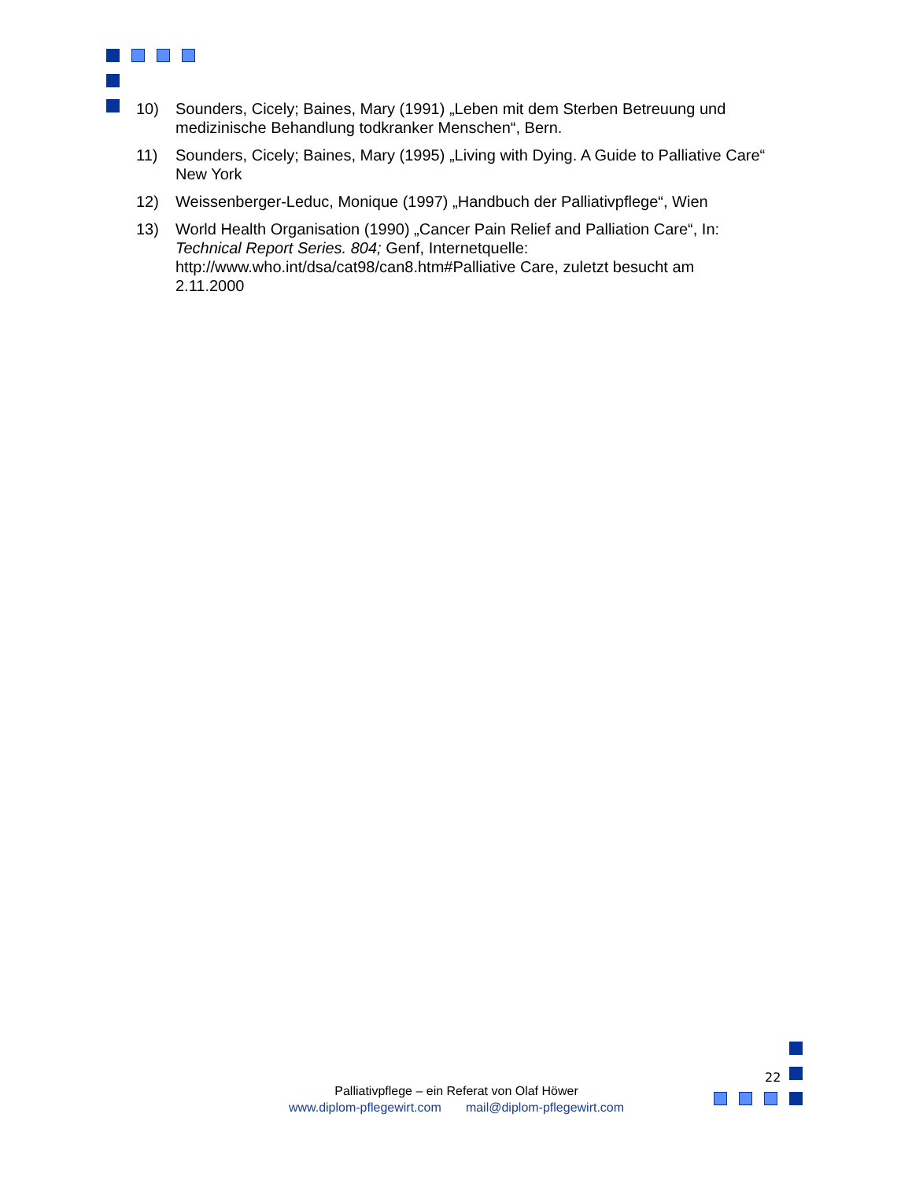10) Sounders, Cicely; Baines, Mary (1991) „Leben mit dem Sterben Betreuung und medizinische Behandlung todkranker Menschen“, Bern.
11) Sounders, Cicely; Baines, Mary (1995) „Living with Dying. A Guide to Palliative Care“ New York
12) Weissenberger-Leduc, Monique (1997) „Handbuch der Palliativpflege“, Wien
13) World Health Organisation (1990) „Cancer Pain Relief and Palliation Care“, In: Technical Report Series. 804; Genf, Internetquelle: http://www.who.int/dsa/cat98/can8.htm#Palliative Care, zuletzt besucht am 2.11.2000
22
Palliativpflege – ein Referat von Olaf Höwer
www.diplom-pflegewirt.com mail@diplom-pflegewirt.com